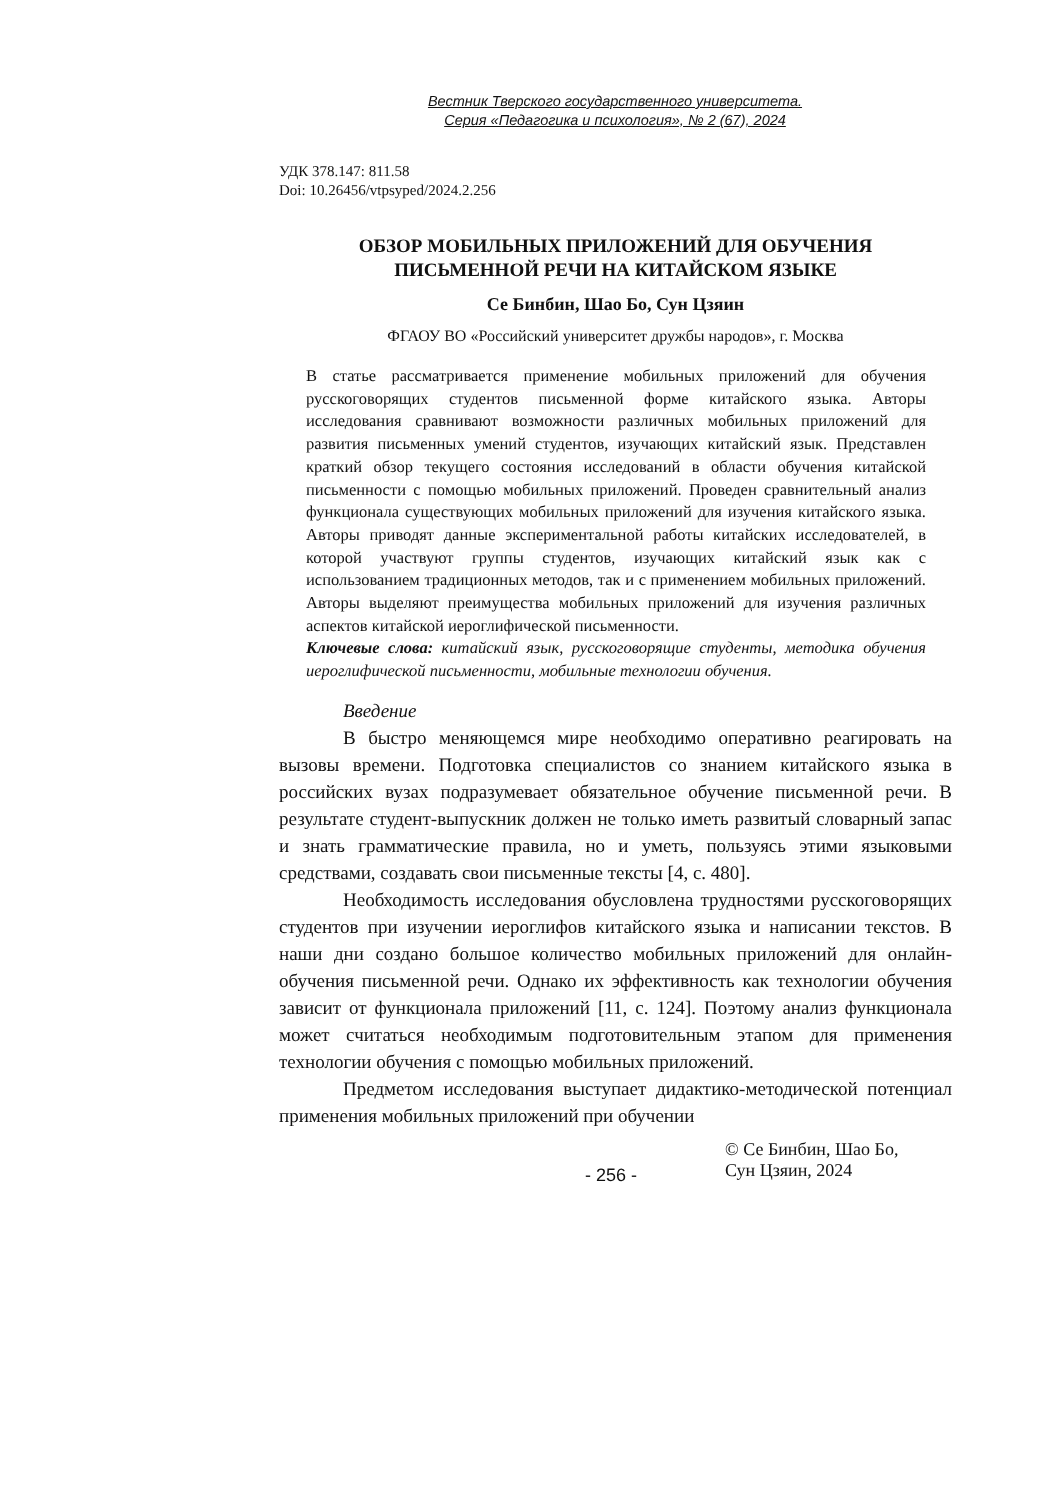Вестник Тверского государственного университета.
Серия «Педагогика и психология», № 2 (67), 2024
УДК 378.147: 811.58
Doi: 10.26456/vtpsyped/2024.2.256
ОБЗОР МОБИЛЬНЫХ ПРИЛОЖЕНИЙ ДЛЯ ОБУЧЕНИЯ
ПИСЬМЕННОЙ РЕЧИ НА КИТАЙСКОМ ЯЗЫКЕ
Се Бинбин, Шао Бо, Сун Цзяин
ФГАОУ ВО «Российский университет дружбы народов», г. Москва
В статье рассматривается применение мобильных приложений для обучения русскоговорящих студентов письменной форме китайского языка. Авторы исследования сравнивают возможности различных мобильных приложений для развития письменных умений студентов, изучающих китайский язык. Представлен краткий обзор текущего состояния исследований в области обучения китайской письменности с помощью мобильных приложений. Проведен сравнительный анализ функционала существующих мобильных приложений для изучения китайского языка. Авторы приводят данные экспериментальной работы китайских исследователей, в которой участвуют группы студентов, изучающих китайский язык как с использованием традиционных методов, так и с применением мобильных приложений. Авторы выделяют преимущества мобильных приложений для изучения различных аспектов китайской иероглифической письменности.
Ключевые слова: китайский язык, русскоговорящие студенты, методика обучения иероглифической письменности, мобильные технологии обучения.
Введение
В быстро меняющемся мире необходимо оперативно реагировать на вызовы времени. Подготовка специалистов со знанием китайского языка в российских вузах подразумевает обязательное обучение письменной речи. В результате студент-выпускник должен не только иметь развитый словарный запас и знать грамматические правила, но и уметь, пользуясь этими языковыми средствами, создавать свои письменные тексты [4, с. 480].
Необходимость исследования обусловлена трудностями русскоговорящих студентов при изучении иероглифов китайского языка и написании текстов. В наши дни создано большое количество мобильных приложений для онлайн-обучения письменной речи. Однако их эффективность как технологии обучения зависит от функционала приложений [11, с. 124]. Поэтому анализ функционала может считаться необходимым подготовительным этапом для применения технологии обучения с помощью мобильных приложений.
Предметом исследования выступает дидактико-методической потенциал применения мобильных приложений при обучении
- 256 -
© Се Бинбин, Шао Бо,
Сун Цзяин, 2024